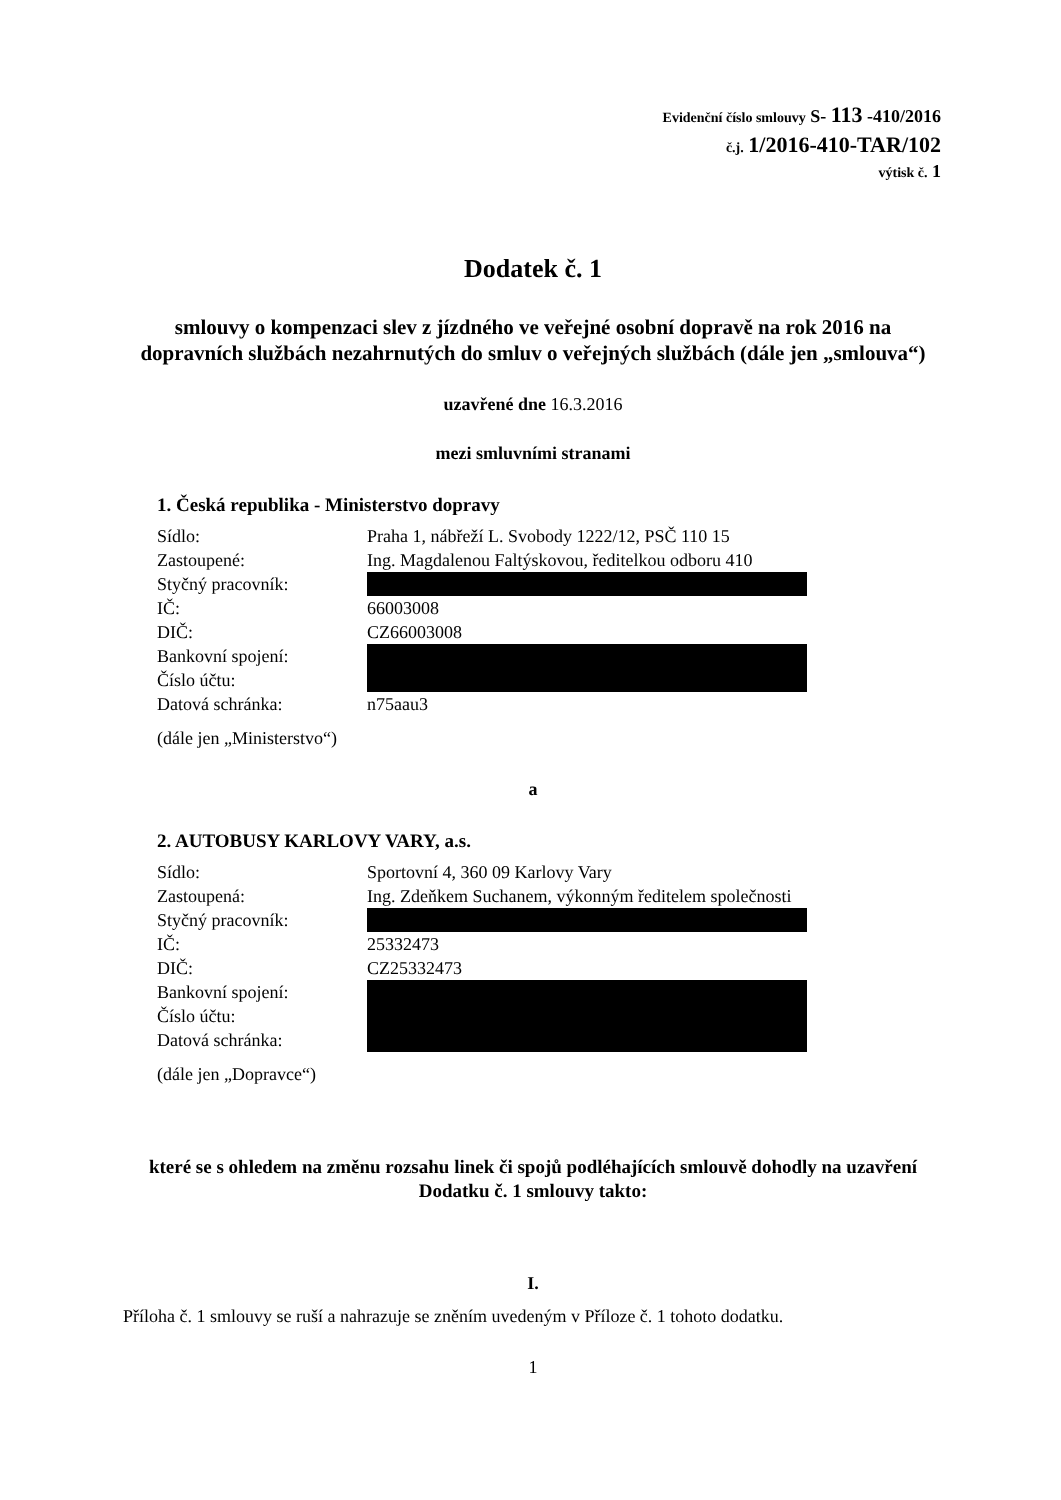Evidenční číslo smlouvy S- 113 -410/2016
č.j. 1/2016-410-TAR/102
výtisk č. 1
Dodatek č. 1
smlouvy o kompenzaci slev z jízdného ve veřejné osobní dopravě na rok 2016 na dopravních službách nezahrnutých do smluv o veřejných službách (dále jen „smlouva“)
uzavřené dne 16.3.2016
mezi smluvními stranami
1. Česká republika - Ministerstvo dopravy
| Sídlo: | Praha 1, nábřeží L. Svobody 1222/12, PSČ 110 15 |
| Zastoupené: | Ing. Magdalenou Faltýskovou, ředitelkou odboru 410 |
| Styčný pracovník: | |
| IČ: | 66003008 |
| DIČ: | CZ66003008 |
| Bankovní spojení: Číslo účtu: | |
| Datová schránka: | n75aau3 |
(dále jen „Ministerstvo“)
a
2. AUTOBUSY KARLOVY VARY, a.s.
| Sídlo: | Sportovní 4, 360 09 Karlovy Vary |
| Zastoupená: | Ing. Zdeňkem Suchanem, výkonným ředitelem společnosti |
| Styčný pracovník: | |
| IČ: | 25332473 |
| DIČ: | CZ25332473 |
| Bankovní spojení: Číslo účtu: Datová schránka: | |
(dále jen „Dopravce“)
které se s ohledem na změnu rozsahu linek či spojů podléhajících smlouvě dohodly na uzavření Dodatku č. 1 smlouvy takto:
I.
Příloha č. 1 smlouvy se ruší a nahrazuje se zněním uvedeným v Příloze č. 1 tohoto dodatku.
1